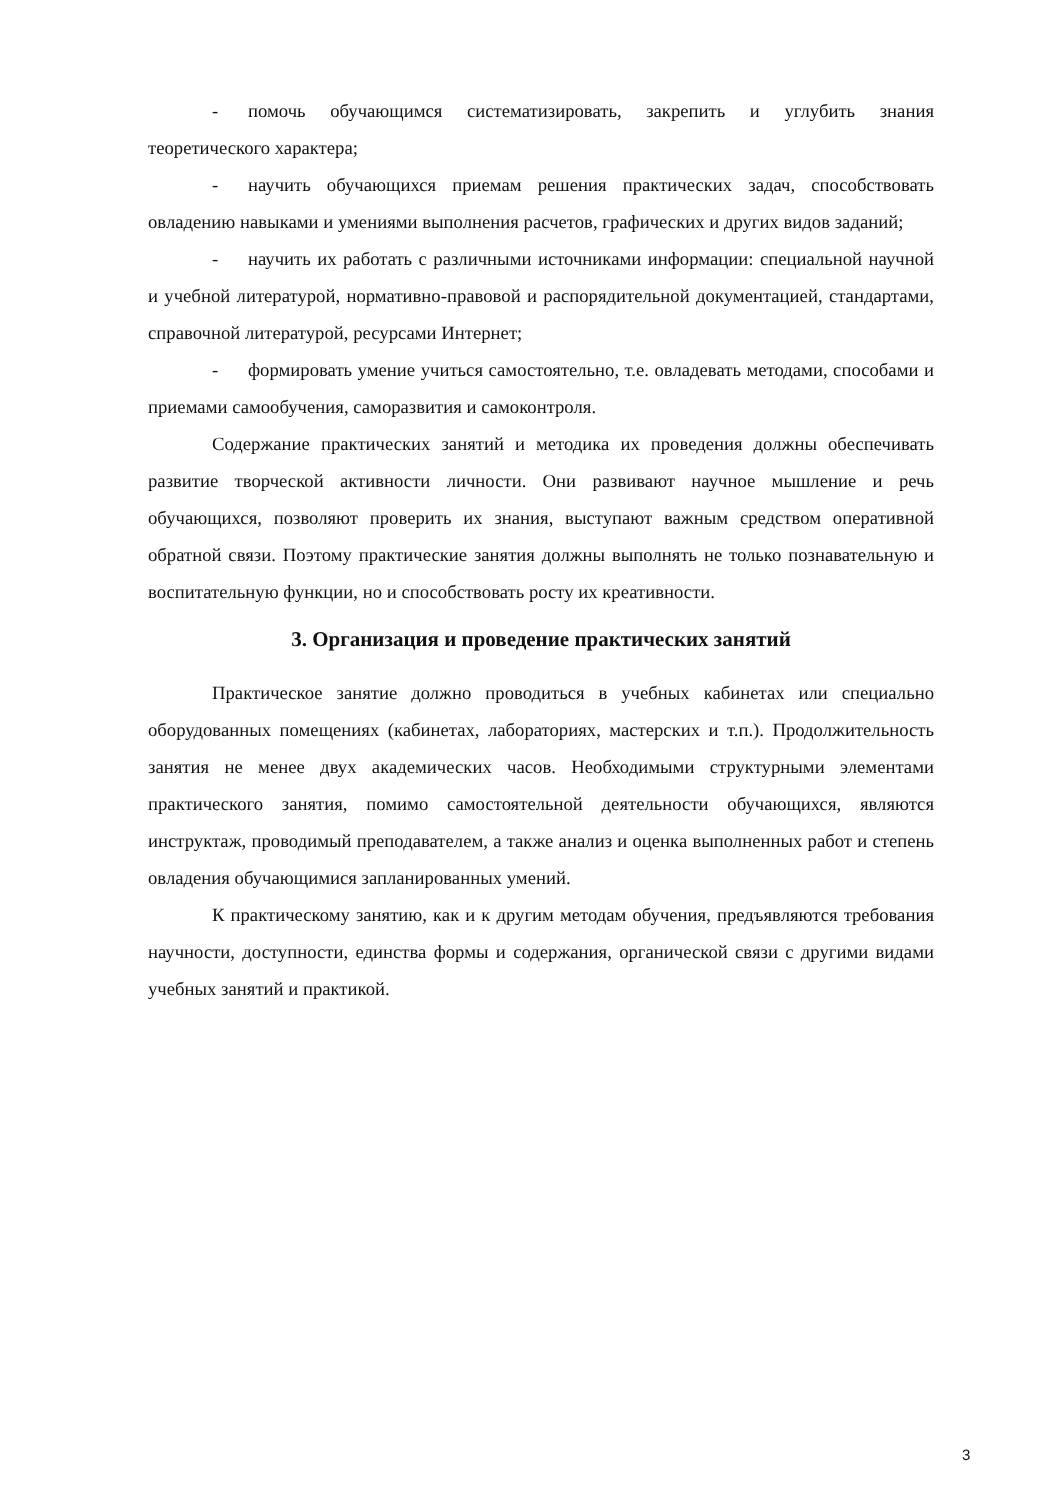- помочь обучающимся систематизировать, закрепить и углубить знания теоретического характера;
- научить обучающихся приемам решения практических задач, способствовать овладению навыками и умениями выполнения расчетов, графических и других видов заданий;
- научить их работать с различными источниками информации: специальной научной и учебной литературой, нормативно-правовой и распорядительной документацией, стандартами, справочной литературой, ресурсами Интернет;
- формировать умение учиться самостоятельно, т.е. овладевать методами, способами и приемами самообучения, саморазвития и самоконтроля.
Содержание практических занятий и методика их проведения должны обеспечивать развитие творческой активности личности. Они развивают научное мышление и речь обучающихся, позволяют проверить их знания, выступают важным средством оперативной обратной связи. Поэтому практические занятия должны выполнять не только познавательную и воспитательную функции, но и способствовать росту их креативности.
3. Организация и проведение практических занятий
Практическое занятие должно проводиться в учебных кабинетах или специально оборудованных помещениях (кабинетах, лабораториях, мастерских и т.п.). Продолжительность занятия не менее двух академических часов. Необходимыми структурными элементами практического занятия, помимо самостоятельной деятельности обучающихся, являются инструктаж, проводимый преподавателем, а также анализ и оценка выполненных работ и степень овладения обучающимися запланированных умений.
К практическому занятию, как и к другим методам обучения, предъявляются требования научности, доступности, единства формы и содержания, органической связи с другими видами учебных занятий и практикой.
3